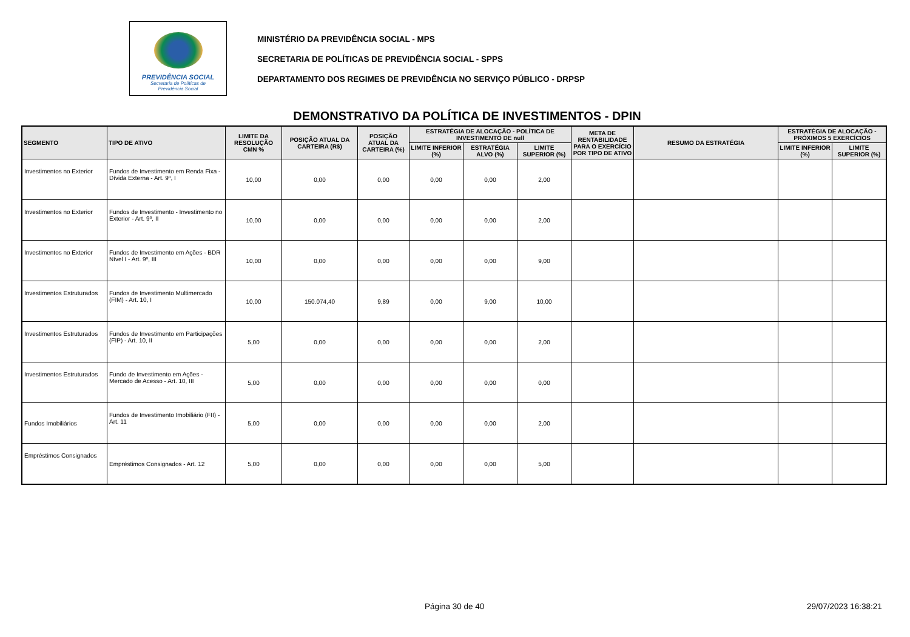PREVIDÊNCIA SOCIAL
Secretaria de Políticas de
Previdência Social
MINISTÉRIO DA PREVIDÊNCIA SOCIAL - MPS
SECRETARIA DE POLÍTICAS DE PREVIDÊNCIA SOCIAL - SPPS
DEPARTAMENTO DOS REGIMES DE PREVIDÊNCIA NO SERVIÇO PÚBLICO - DRPSP
DEMONSTRATIVO DA POLÍTICA DE INVESTIMENTOS - DPIN
| SEGMENTO | TIPO DE ATIVO | LIMITE DA RESOLUÇÃO CMN % | POSIÇÃO ATUAL DA CARTEIRA (R$) | POSIÇÃO ATUAL DA CARTEIRA (%) | ESTRATÉGIA DE ALOCAÇÃO - POLÍTICA DE INVESTIMENTO DE null | | | META DE RENTABILIDADE PARA O EXERCÍCIO POR TIPO DE ATIVO | RESUMO DA ESTRATÉGIA | ESTRATÉGIA DE ALOCAÇÃO - PRÓXIMOS 5 EXERCÍCIOS | |
| --- | --- | --- | --- | --- | --- | --- | --- | --- | --- | --- | --- |
| | | | | | LIMITE INFERIOR (%) | ESTRATÉGIA ALVO (%) | LIMITE SUPERIOR (%) | | | LIMITE INFERIOR (%) | LIMITE SUPERIOR (%) |
| Investimentos no Exterior | Fundos de Investimento em Renda Fixa - Dívida Externa - Art. 9º, I | 10,00 | 0,00 | 0,00 | 0,00 | 0,00 | 2,00 | | | | |
| Investimentos no Exterior | Fundos de Investimento - Investimento no Exterior - Art. 9º, II | 10,00 | 0,00 | 0,00 | 0,00 | 0,00 | 2,00 | | | | |
| Investimentos no Exterior | Fundos de Investimento em Ações - BDR Nível I - Art. 9º, III | 10,00 | 0,00 | 0,00 | 0,00 | 0,00 | 9,00 | | | | |
| Investimentos Estruturados | Fundos de Investimento Multimercado (FIM) - Art. 10, I | 10,00 | 150.074,40 | 9,89 | 0,00 | 9,00 | 10,00 | | | | |
| Investimentos Estruturados | Fundos de Investimento em Participações (FIP) - Art. 10, II | 5,00 | 0,00 | 0,00 | 0,00 | 0,00 | 2,00 | | | | |
| Investimentos Estruturados | Fundo de Investimento em Ações - Mercado de Acesso - Art. 10, III | 5,00 | 0,00 | 0,00 | 0,00 | 0,00 | 0,00 | | | | |
| Fundos Imobiliários | Fundos de Investimento Imobiliário (FII) - Art. 11 | 5,00 | 0,00 | 0,00 | 0,00 | 0,00 | 2,00 | | | | |
| Empréstimos Consignados | Empréstimos Consignados - Art. 12 | 5,00 | 0,00 | 0,00 | 0,00 | 0,00 | 5,00 | | | | |
Página 30 de 40 29/07/2023 16:38:21